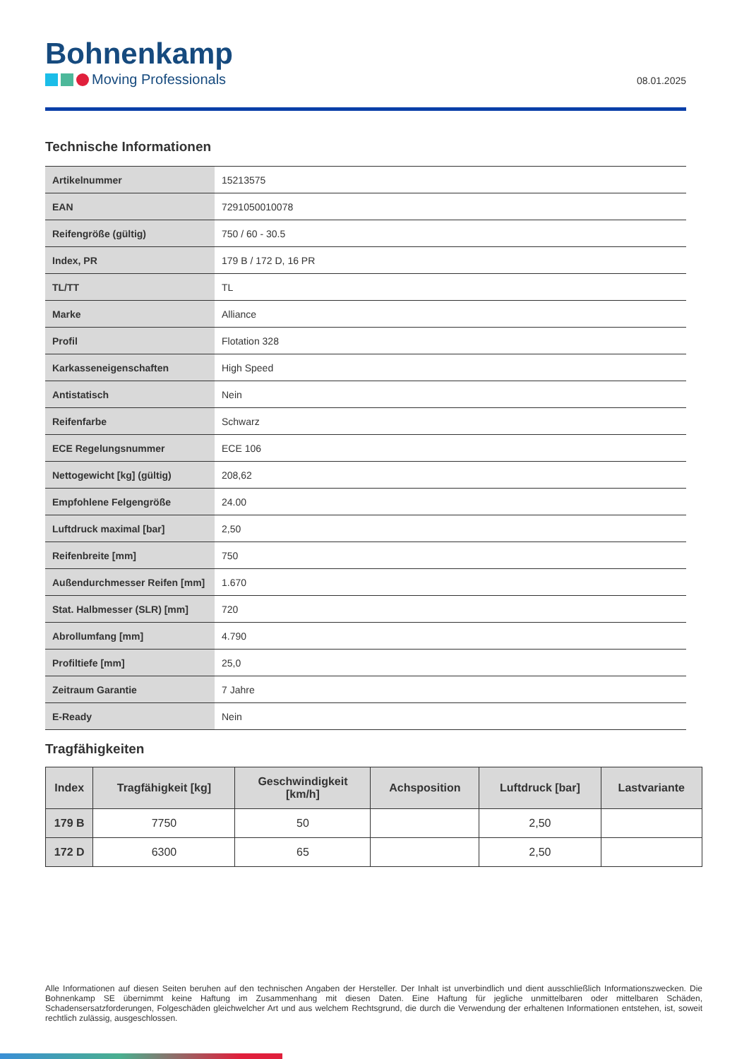Bohnenkamp
Moving Professionals
08.01.2025
Technische Informationen
| Artikelnummer | 15213575 |
| EAN | 7291050010078 |
| Reifengröße (gültig) | 750 / 60 - 30.5 |
| Index, PR | 179 B / 172 D, 16 PR |
| TL/TT | TL |
| Marke | Alliance |
| Profil | Flotation 328 |
| Karkasseneigenschaften | High Speed |
| Antistatisch | Nein |
| Reifenfarbe | Schwarz |
| ECE Regelungsnummer | ECE 106 |
| Nettogewicht [kg] (gültig) | 208,62 |
| Empfohlene Felgengröße | 24.00 |
| Luftdruck maximal [bar] | 2,50 |
| Reifenbreite [mm] | 750 |
| Außendurchmesser Reifen [mm] | 1.670 |
| Stat. Halbmesser (SLR) [mm] | 720 |
| Abrollumfang [mm] | 4.790 |
| Profiltiefe [mm] | 25,0 |
| Zeitraum Garantie | 7 Jahre |
| E-Ready | Nein |
Tragfähigkeiten
| Index | Tragfähigkeit [kg] | Geschwindigkeit [km/h] | Achsposition | Luftdruck [bar] | Lastvariante |
| --- | --- | --- | --- | --- | --- |
| 179 B | 7750 | 50 | | 2,50 | |
| 172 D | 6300 | 65 | | 2,50 | |
Alle Informationen auf diesen Seiten beruhen auf den technischen Angaben der Hersteller. Der Inhalt ist unverbindlich und dient ausschließlich Informationszwecken. Die Bohnenkamp SE übernimmt keine Haftung im Zusammenhang mit diesen Daten. Eine Haftung für jegliche unmittelbaren oder mittelbaren Schäden, Schadensersatzforderungen, Folgeschäden gleichwelcher Art und aus welchem Rechtsgrund, die durch die Verwendung der erhaltenen Informationen entstehen, ist, soweit rechtlich zulässig, ausgeschlossen.